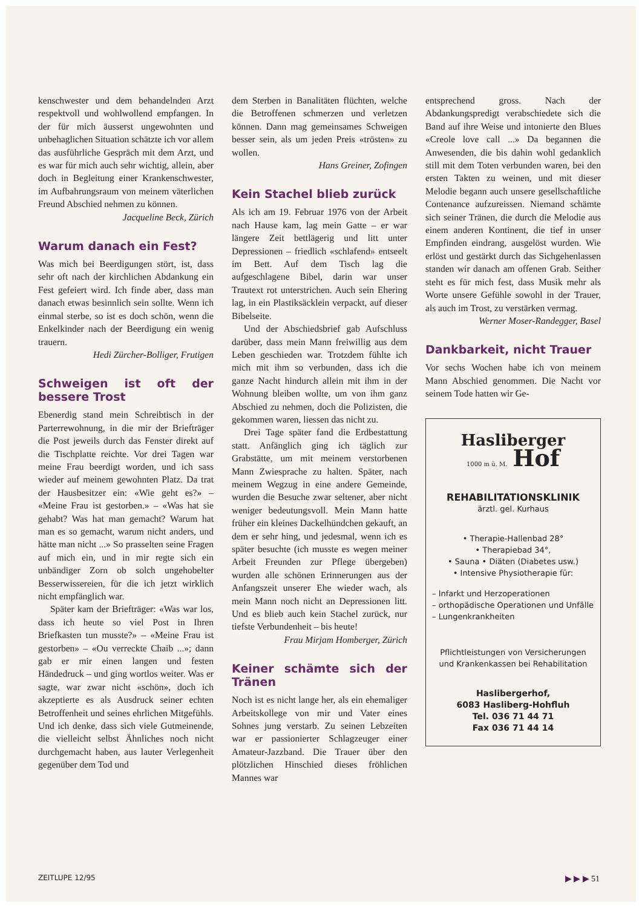kenschwester und dem behandelnden Arzt respektvoll und wohlwollend empfangen. In der für mich äusserst ungewohnten und unbehaglichen Situation schätzte ich vor allem das ausführliche Gespräch mit dem Arzt, und es war für mich auch sehr wichtig, allein, aber doch in Begleitung einer Krankenschwester, im Aufbahrungsraum von meinem väterlichen Freund Abschied nehmen zu können.
Jacqueline Beck, Zürich
Warum danach ein Fest?
Was mich bei Beerdigungen stört, ist, dass sehr oft nach der kirchlichen Abdankung ein Fest gefeiert wird. Ich finde aber, dass man danach etwas besinnlich sein sollte. Wenn ich einmal sterbe, so ist es doch schön, wenn die Enkelkinder nach der Beerdigung ein wenig trauern.
Hedi Zürcher-Bolliger, Frutigen
Schweigen ist oft der bessere Trost
Ebenerdig stand mein Schreibtisch in der Parterrewohnung, in die mir der Briefträger die Post jeweils durch das Fenster direkt auf die Tischplatte reichte. Vor drei Tagen war meine Frau beerdigt worden, und ich sass wieder auf meinem gewohnten Platz. Da trat der Hausbesitzer ein: «Wie geht es?» – «Meine Frau ist gestorben.» – «Was hat sie gehabt? Was hat man gemacht? Warum hat man es so gemacht, warum nicht anders, und hätte man nicht ...» So prasselten seine Fragen auf mich ein, und in mir regte sich ein unbändiger Zorn ob solch ungehobelter Besserwissereien, für die ich jetzt wirklich nicht empfänglich war.
Später kam der Briefträger: «Was war los, dass ich heute so viel Post in Ihren Briefkasten tun musste?» – «Meine Frau ist gestorben» – «Ou verreckte Chaib ...»; dann gab er mir einen langen und festen Händedruck – und ging wortlos weiter. Was er sagte, war zwar nicht «schön», doch ich akzeptierte es als Ausdruck seiner echten Betroffenheit und seines ehrlichen Mitgefühls. Und ich denke, dass sich viele Gutmeinende, die vielleicht selbst Ähnliches noch nicht durchgemacht haben, aus lauter Verlegenheit gegenüber dem Tod und
dem Sterben in Banalitäten flüchten, welche die Betroffenen schmerzen und verletzen können. Dann mag gemeinsames Schweigen besser sein, als um jeden Preis «trösten» zu wollen.
Hans Greiner, Zofingen
Kein Stachel blieb zurück
Als ich am 19. Februar 1976 von der Arbeit nach Hause kam, lag mein Gatte – er war längere Zeit bettlägerig und litt unter Depressionen – friedlich «schlafend» entseelt im Bett. Auf dem Tisch lag die aufgeschlagene Bibel, darin war unser Trautext rot unterstrichen. Auch sein Ehering lag, in ein Plastiksäcklein verpackt, auf dieser Bibelseite.
Und der Abschiedsbrief gab Aufschluss darüber, dass mein Mann freiwillig aus dem Leben geschieden war. Trotzdem fühlte ich mich mit ihm so verbunden, dass ich die ganze Nacht hindurch allein mit ihm in der Wohnung bleiben wollte, um von ihm ganz Abschied zu nehmen, doch die Polizisten, die gekommen waren, liessen das nicht zu.
Drei Tage später fand die Erdbestattung statt. Anfänglich ging ich täglich zur Grabstätte, um mit meinem verstorbenen Mann Zwiesprache zu halten. Später, nach meinem Wegzug in eine andere Gemeinde, wurden die Besuche zwar seltener, aber nicht weniger bedeutungsvoll. Mein Mann hatte früher ein kleines Dackelhündchen gekauft, an dem er sehr hing, und jedesmal, wenn ich es später besuchte (ich musste es wegen meiner Arbeit Freunden zur Pflege übergeben) wurden alle schönen Erinnerungen aus der Anfangszeit unserer Ehe wieder wach, als mein Mann noch nicht an Depressionen litt. Und es blieb auch kein Stachel zurück, nur tiefste Verbundenheit – bis heute!
Frau Mirjam Homberger, Zürich
Keiner schämte sich der Tränen
Noch ist es nicht lange her, als ein ehemaliger Arbeitskollege von mir und Vater eines Sohnes jung verstarb. Zu seinen Lebzeiten war er passionierter Schlagzeuger einer Amateur-Jazzband. Die Trauer über den plötzlichen Hinschied dieses fröhlichen Mannes war
entsprechend gross. Nach der Abdankungspredigt verabschiedete sich die Band auf ihre Weise und intonierte den Blues «Creole love call ...» Da begannen die Anwesenden, die bis dahin wohl gedanklich still mit dem Toten verbunden waren, bei den ersten Takten zu weinen, und mit dieser Melodie begann auch unsere gesellschaftliche Contenance aufzureissen. Niemand schämte sich seiner Tränen, die durch die Melodie aus einem anderen Kontinent, die tief in unser Empfinden eindrang, ausgelöst wurden. Wie erlöst und gestärkt durch das Sichgehenlassen standen wir danach am offenen Grab. Seither steht es für mich fest, dass Musik mehr als Worte unsere Gefühle sowohl in der Trauer, als auch im Trost, zu verstärken vermag.
Werner Moser-Randegger, Basel
Dankbarkeit, nicht Trauer
Vor sechs Wochen habe ich von meinem Mann Abschied genommen. Die Nacht vor seinem Tode hatten wir Ge-
Hasliberger
1000 m ü. M. Hof
REHABILITATIONSKLINIK
ärztl. gel. Kurhaus
• Therapie-Hallenbad 28°
• Therapiebad 34°,
• Sauna • Diäten (Diabetes usw.)
• Intensive Physiotherapie für:
– Infarkt und Herzoperationen
– orthopädische Operationen und Unfälle
– Lungenkrankheiten
Pflichtleistungen von Versicherungen und Krankenkassen bei Rehabilitation
Haslibergerhof,
6083 Hasliberg-Hohfluh
Tel. 036 71 44 71
Fax 036 71 44 14
ZEITLUPE 12/95 ▶ ▶ ▶ 51